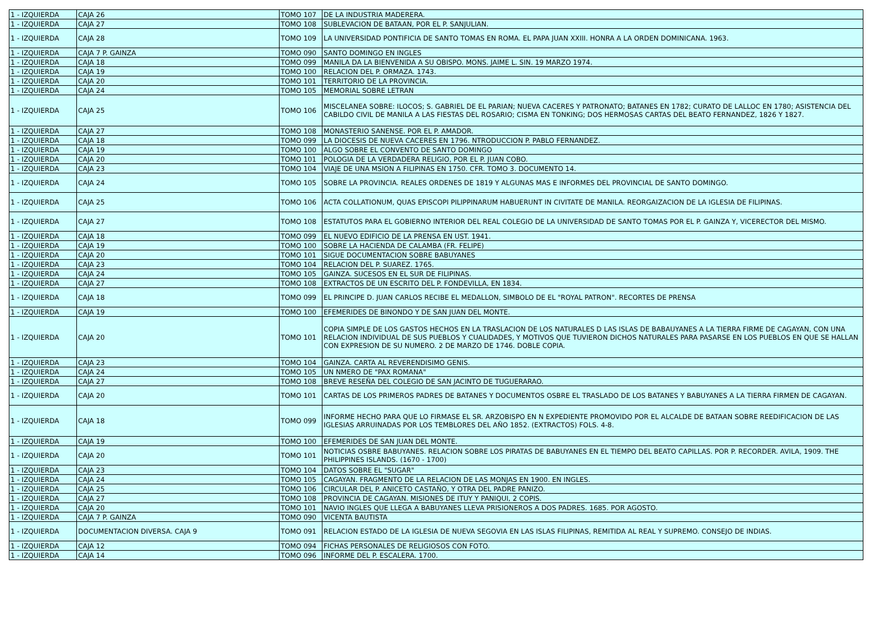| 1 - IZQUIERDA | CAJA 26 | TOMO 107 | DE LA INDUSTRIA MADERERA. |
| 1 - IZQUIERDA | CAJA 27 | TOMO 108 | SUBLEVACION DE BATAAN, POR EL P. SANJULIAN. |
| 1 - IZQUIERDA | CAJA 28 | TOMO 109 | LA UNIVERSIDAD PONTIFICIA DE SANTO TOMAS EN ROMA. EL PAPA JUAN XXIII. HONRA A LA ORDEN DOMINICANA. 1963. |
| 1 - IZQUIERDA | CAJA 7 P. GAINZA | TOMO 090 | SANTO DOMINGO EN INGLES |
| 1 - IZQUIERDA | CAJA 18 | TOMO 099 | MANILA DA LA BIENVENIDA A SU OBISPO. MONS. JAIME L. SIN. 19 MARZO 1974. |
| 1 - IZQUIERDA | CAJA 19 | TOMO 100 | RELACION DEL P. ORMAZA. 1743. |
| 1 - IZQUIERDA | CAJA 20 | TOMO 101 | TERRITORIO DE LA PROVINCIA. |
| 1 - IZQUIERDA | CAJA 24 | TOMO 105 | MEMORIAL SOBRE LETRAN |
| 1 - IZQUIERDA | CAJA 25 | TOMO 106 | MISCELANEA SOBRE: ILOCOS; S. GABRIEL DE EL PARIAN; NUEVA CACERES Y PATRONATO; BATANES EN 1782; CURATO DE LALLOC EN 1780; ASISTENCIA DEL CABILDO CIVIL DE MANILA A LAS FIESTAS DEL ROSARIO; CISMA EN TONKING; DOS HERMOSAS CARTAS DEL BEATO FERNANDEZ, 1826 Y 1827. |
| 1 - IZQUIERDA | CAJA 27 | TOMO 108 | MONASTERIO SANENSE. POR EL P. AMADOR. |
| 1 - IZQUIERDA | CAJA 18 | TOMO 099 | LA DIOCESIS DE NUEVA CACERES EN 1796. NTRODUCCION P. PABLO FERNANDEZ. |
| 1 - IZQUIERDA | CAJA 19 | TOMO 100 | ALGO SOBRE EL CONVENTO DE SANTO DOMINGO |
| 1 - IZQUIERDA | CAJA 20 | TOMO 101 | POLOGIA DE LA VERDADERA RELIGIO, POR EL P. JUAN COBO. |
| 1 - IZQUIERDA | CAJA 23 | TOMO 104 | VIAJE DE UNA MSION A FILIPINAS EN 1750. CFR. TOMO 3. DOCUMENTO 14. |
| 1 - IZQUIERDA | CAJA 24 | TOMO 105 | SOBRE LA PROVINCIA. REALES ORDENES DE 1819 Y ALGUNAS MAS E INFORMES DEL PROVINCIAL DE SANTO DOMINGO. |
| 1 - IZQUIERDA | CAJA 25 | TOMO 106 | ACTA COLLATIONUM, QUAS EPISCOPI PILIPPINARUM HABUERUNT IN CIVITATE DE MANILA. REORGAIZACION DE LA IGLESIA DE FILIPINAS. |
| 1 - IZQUIERDA | CAJA 27 | TOMO 108 | ESTATUTOS PARA EL GOBIERNO INTERIOR DEL REAL COLEGIO DE LA UNIVERSIDAD DE SANTO TOMAS POR EL P. GAINZA Y, VICERECTOR DEL MISMO. |
| 1 - IZQUIERDA | CAJA 18 | TOMO 099 | EL NUEVO EDIFICIO DE LA PRENSA EN UST. 1941. |
| 1 - IZQUIERDA | CAJA 19 | TOMO 100 | SOBRE LA HACIENDA DE CALAMBA (FR. FELIPE) |
| 1 - IZQUIERDA | CAJA 20 | TOMO 101 | SIGUE DOCUMENTACION SOBRE BABUYANES |
| 1 - IZQUIERDA | CAJA 23 | TOMO 104 | RELACION DEL P. SUAREZ. 1765. |
| 1 - IZQUIERDA | CAJA 24 | TOMO 105 | GAINZA. SUCESOS EN EL SUR DE FILIPINAS. |
| 1 - IZQUIERDA | CAJA 27 | TOMO 108 | EXTRACTOS DE UN ESCRITO DEL P. FONDEVILLA, EN 1834. |
| 1 - IZQUIERDA | CAJA 18 | TOMO 099 | EL PRINCIPE D. JUAN CARLOS RECIBE EL MEDALLON, SIMBOLO DE EL "ROYAL PATRON". RECORTES DE PRENSA |
| 1 - IZQUIERDA | CAJA 19 | TOMO 100 | EFEMERIDES DE BINONDO Y DE SAN JUAN DEL MONTE. |
| 1 - IZQUIERDA | CAJA 20 | TOMO 101 | COPIA SIMPLE DE LOS GASTOS HECHOS EN LA TRASLACION DE LOS NATURALES D LAS ISLAS DE BABAUYANES A LA TIERRA FIRME DE CAGAYAN, CON UNA RELACION INDIVIDUAL DE SUS PUEBLOS Y CUALIDADES, Y MOTIVOS QUE TUVIERON DICHOS NATURALES PARA PASARSE EN LOS PUEBLOS EN QUE SE HALLAN CON EXPRESION DE SU NUMERO. 2 DE MARZO DE 1746. DOBLE COPIA. |
| 1 - IZQUIERDA | CAJA 23 | TOMO 104 | GAINZA. CARTA AL REVERENDISIMO GENIS. |
| 1 - IZQUIERDA | CAJA 24 | TOMO 105 | UN NMERO DE "PAX ROMANA" |
| 1 - IZQUIERDA | CAJA 27 | TOMO 108 | BREVE RESEÑA DEL COLEGIO DE SAN JACINTO DE TUGUERARAO. |
| 1 - IZQUIERDA | CAJA 20 | TOMO 101 | CARTAS DE LOS PRIMEROS PADRES DE BATANES Y DOCUMENTOS OSBRE EL TRASLADO DE LOS BATANES Y BABUYANES A LA TIERRA FIRMEN DE CAGAYAN. |
| 1 - IZQUIERDA | CAJA 18 | TOMO 099 | INFORME HECHO PARA QUE LO FIRMASE EL SR. ARZOBISPO EN N EXPEDIENTE PROMOVIDO POR EL ALCALDE DE BATAAN SOBRE REEDIFICACION DE LAS IGLESIAS ARRUINADAS POR LOS TEMBLORES DEL AÑO 1852. (EXTRACTOS) FOLS. 4-8. |
| 1 - IZQUIERDA | CAJA 19 | TOMO 100 | EFEMERIDES DE SAN JUAN DEL MONTE. |
| 1 - IZQUIERDA | CAJA 20 | TOMO 101 | NOTICIAS OSBRE BABUYANES. RELACION SOBRE LOS PIRATAS DE BABUYANES EN EL TIEMPO DEL BEATO CAPILLAS. POR P. RECORDER. AVILA, 1909. THE PHILIPPINES ISLANDS. (1670 - 1700) |
| 1 - IZQUIERDA | CAJA 23 | TOMO 104 | DATOS SOBRE EL "SUGAR" |
| 1 - IZQUIERDA | CAJA 24 | TOMO 105 | CAGAYAN. FRAGMENTO DE LA RELACION DE LAS MONJAS EN 1900. EN INGLES. |
| 1 - IZQUIERDA | CAJA 25 | TOMO 106 | CIRCULAR DEL P. ANICETO CASTAÑO, Y OTRA DEL PADRE PANIZO. |
| 1 - IZQUIERDA | CAJA 27 | TOMO 108 | PROVINCIA DE CAGAYAN. MISIONES DE ITUY Y PANIQUI, 2 COPIS. |
| 1 - IZQUIERDA | CAJA 20 | TOMO 101 | NAVIO INGLES QUE LLEGA A BABUYANES LLEVA PRISIONEROS A DOS PADRES. 1685. POR AGOSTO. |
| 1 - IZQUIERDA | CAJA 7 P. GAINZA | TOMO 090 | VICENTA BAUTISTA |
| 1 - IZQUIERDA | DOCUMENTACION DIVERSA. CAJA 9 | TOMO 091 | RELACION ESTADO DE LA IGLESIA DE NUEVA SEGOVIA EN LAS ISLAS FILIPINAS, REMITIDA AL REAL Y SUPREMO. CONSEJO DE INDIAS. |
| 1 - IZQUIERDA | CAJA 12 | TOMO 094 | FICHAS PERSONALES DE RELIGIOSOS CON FOTO. |
| 1 - IZQUIERDA | CAJA 14 | TOMO 096 | INFORME DEL P. ESCALERA. 1700. |